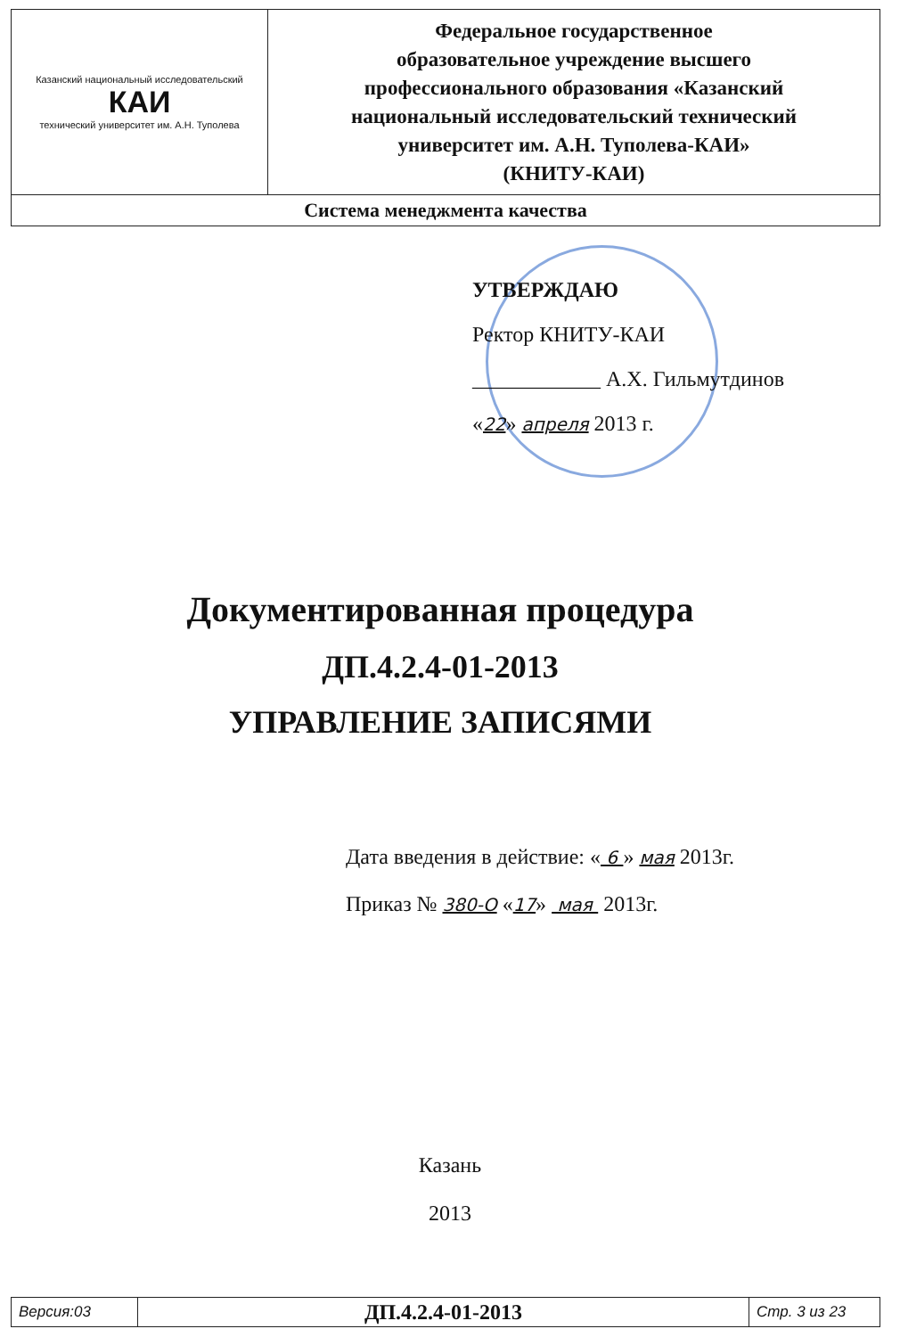| Казанский национальный исследовательский КАИ технический университет им. А.Н. Туполева | Федеральное государственное образовательное учреждение высшего профессионального образования «Казанский национальный исследовательский технический университет им. А.Н. Туполева-КАИ» (КНИТУ-КАИ) |
| Система менеджмента качества | |
УТВЕРЖДАЮ
Ректор КНИТУ-КАИ
____________ А.Х. Гильмутдинов
«22» апреля 2013 г.
Документированная процедура
ДП.4.2.4-01-2013
УПРАВЛЕНИЕ ЗАПИСЯМИ
Дата введения в действие: « 6 » мая 2013г.
Приказ № 380-О «17» мая 2013г.
Казань
2013
| Версия:03 | ДП.4.2.4-01-2013 | Стр. 3 из 23 |